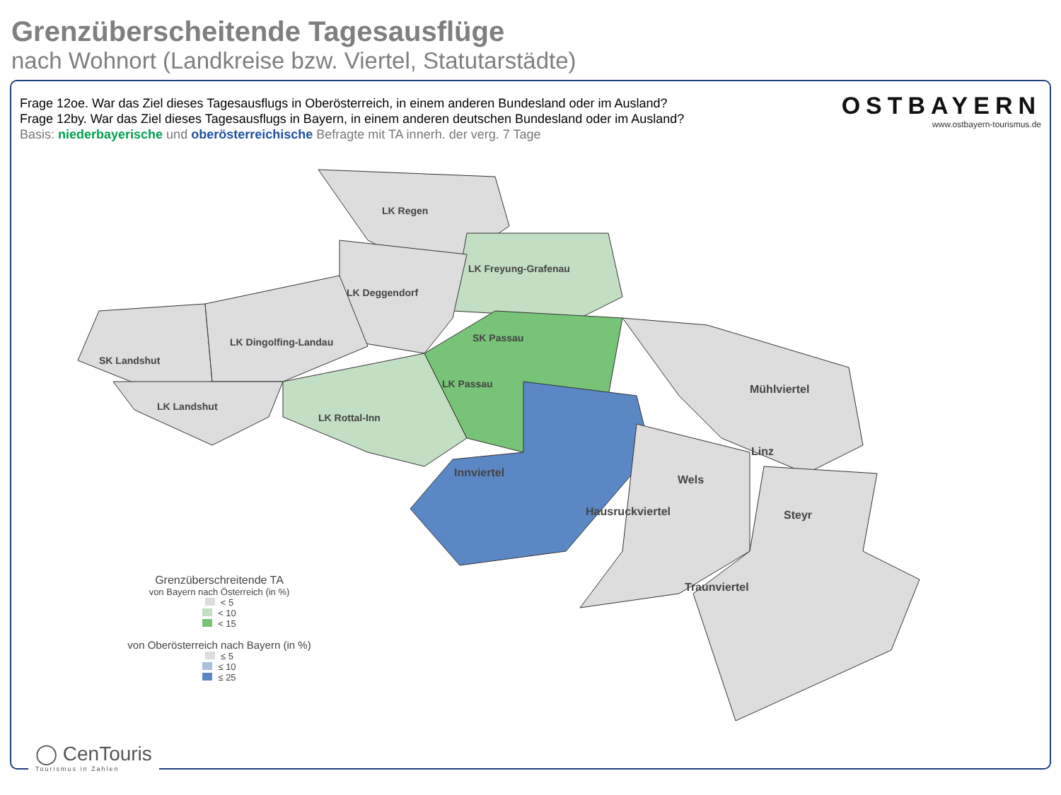Grenzüberscheitende Tagesausflüge
nach Wohnort (Landkreise bzw. Viertel, Statutarstädte)
Frage 12oe. War das Ziel dieses Tagesausflugs in Oberösterreich, in einem anderen Bundesland oder im Ausland?
Frage 12by. War das Ziel dieses Tagesausflugs in Bayern, in einem anderen deutschen Bundesland oder im Ausland?
Basis: niederbayerische und oberösterreichische Befragte mit TA innerh. der verg. 7 Tage
OSTBAYERN
www.ostbayern-tourismus.de
LK Regen
LK Freyung-Grafenau
LK Deggendorf
LK Dingolfing-Landau
SK Landshut
SK Passau
LK Passau
LK Landshut
LK Rottal-Inn
Mühlviertel
Linz
Innviertel
Wels
Hausruckviertel Steyr
Traunviertel
Grenzüberschreitende TA
von Bayern nach Österreich (in %)
< 5
< 10
< 15
von Oberösterreich nach Bayern (in %)
≤ 5
≤ 10
≤ 25
◯ CenTouris
Tourismus in Zahlen